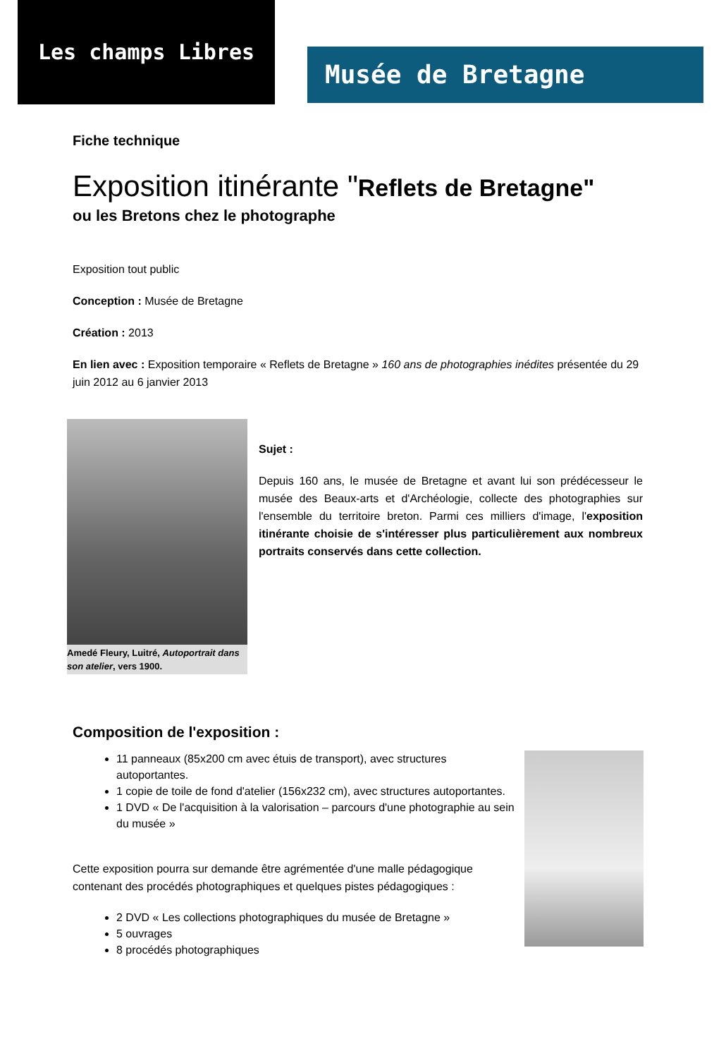Les champs Libres
Musée de Bretagne
Fiche technique
Exposition itinérante "Reflets de Bretagne"
ou les Bretons chez le photographe
Exposition tout public
Conception : Musée de Bretagne
Création : 2013
En lien avec : Exposition temporaire « Reflets de Bretagne » 160 ans de photographies inédites présentée du 29 juin 2012 au 6 janvier 2013
Amedé Fleury, Luitré, Autoportrait dans son atelier, vers 1900.
Sujet :
Depuis 160 ans, le musée de Bretagne et avant lui son prédécesseur le musée des Beaux-arts et d'Archéologie, collecte des photographies sur l'ensemble du territoire breton. Parmi ces milliers d'image, l'exposition itinérante choisie de s'intéresser plus particulièrement aux nombreux portraits conservés dans cette collection.
Composition de l'exposition :
11 panneaux (85x200 cm avec étuis de transport), avec structures autoportantes.
1 copie de toile de fond d'atelier (156x232 cm), avec structures autoportantes.
1 DVD « De l'acquisition à la valorisation – parcours d'une photographie au sein du musée »
Cette exposition pourra sur demande être agrémentée d'une malle pédagogique contenant des procédés photographiques et quelques pistes pédagogiques :
2 DVD « Les collections photographiques du musée de Bretagne »
5 ouvrages
8 procédés photographiques